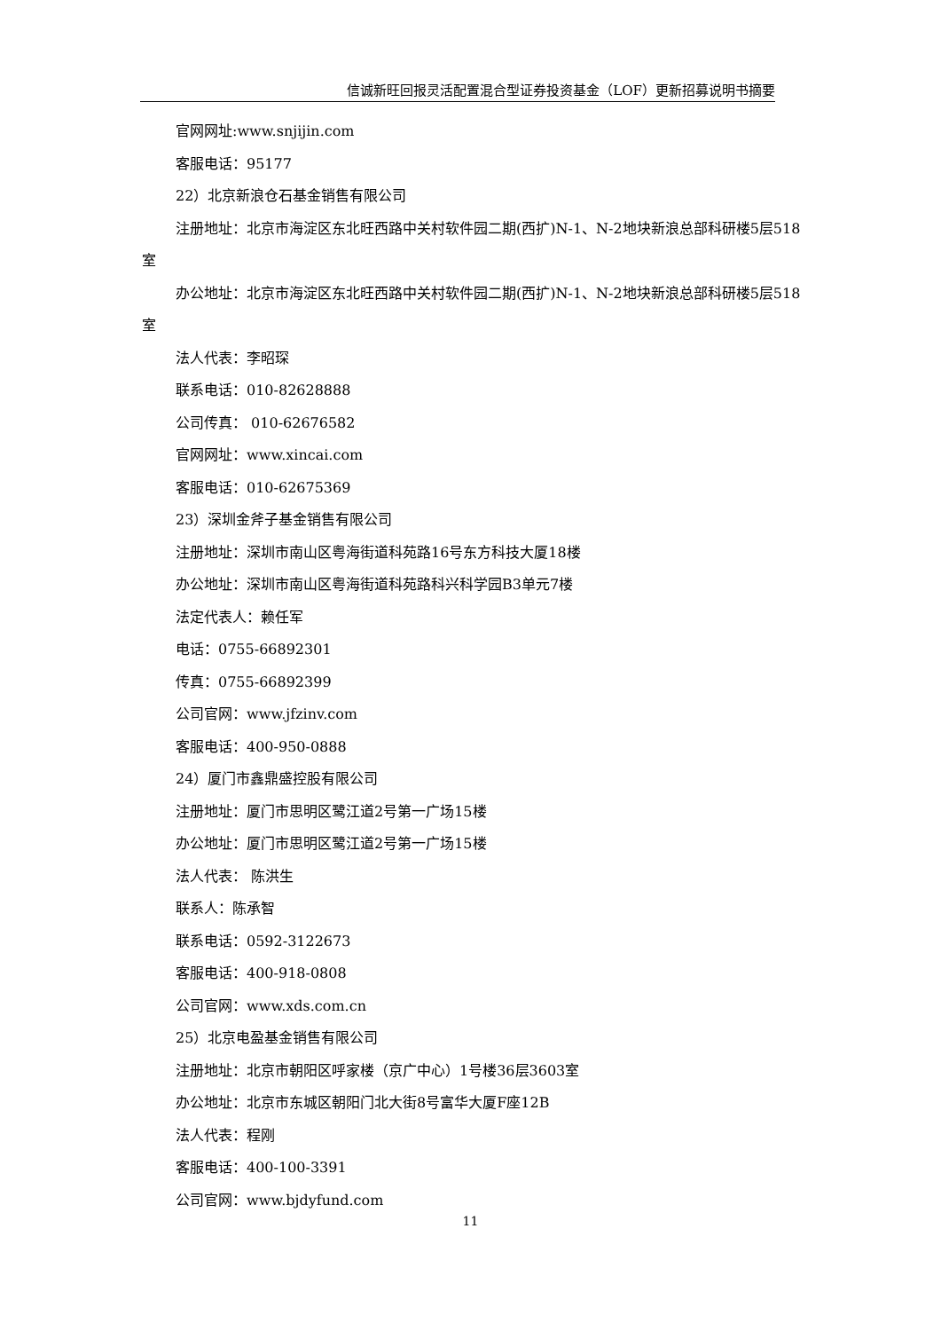信诚新旺回报灵活配置混合型证券投资基金（LOF）更新招募说明书摘要
官网网址:www.snjijin.com
客服电话：95177
22）北京新浪仓石基金销售有限公司
注册地址：北京市海淀区东北旺西路中关村软件园二期(西扩)N-1、N-2地块新浪总部科研楼5层518室
办公地址：北京市海淀区东北旺西路中关村软件园二期(西扩)N-1、N-2地块新浪总部科研楼5层518室
法人代表：李昭琛
联系电话：010-82628888
公司传真： 010-62676582
官网网址：www.xincai.com
客服电话：010-62675369
23）深圳金斧子基金销售有限公司
注册地址：深圳市南山区粤海街道科苑路16号东方科技大厦18楼
办公地址：深圳市南山区粤海街道科苑路科兴科学园B3单元7楼
法定代表人：赖任军
电话：0755-66892301
传真：0755-66892399
公司官网：www.jfzinv.com
客服电话：400-950-0888
24）厦门市鑫鼎盛控股有限公司
注册地址：厦门市思明区鹭江道2号第一广场15楼
办公地址：厦门市思明区鹭江道2号第一广场15楼
法人代表： 陈洪生
联系人：陈承智
联系电话：0592-3122673
客服电话：400-918-0808
公司官网：www.xds.com.cn
25）北京电盈基金销售有限公司
注册地址：北京市朝阳区呼家楼（京广中心）1号楼36层3603室
办公地址：北京市东城区朝阳门北大街8号富华大厦F座12B
法人代表：程刚
客服电话：400-100-3391
公司官网：www.bjdyfund.com
11